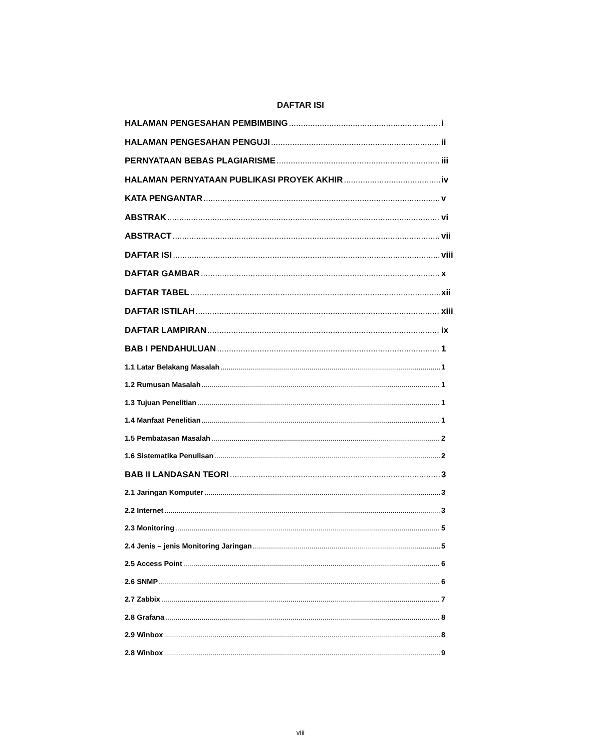DAFTAR ISI
HALAMAN PENGESAHAN PEMBIMBING i
HALAMAN PENGESAHAN PENGUJI ii
PERNYATAAN BEBAS PLAGIARISME iii
HALAMAN PERNYATAAN PUBLIKASI PROYEK AKHIR iv
KATA PENGANTAR v
ABSTRAK vi
ABSTRACT vii
DAFTAR ISI viii
DAFTAR GAMBAR x
DAFTAR TABEL xii
DAFTAR ISTILAH xiii
DAFTAR LAMPIRAN ix
BAB I PENDAHULUAN 1
1.1 Latar Belakang Masalah 1
1.2 Rumusan Masalah 1
1.3 Tujuan Penelitian 1
1.4 Manfaat Penelitian 1
1.5 Pembatasan Masalah 2
1.6 Sistematika Penulisan 2
BAB II LANDASAN TEORI 3
2.1 Jaringan Komputer 3
2.2 Internet 3
2.3 Monitoring 5
2.4 Jenis – jenis Monitoring Jaringan 5
2.5 Access Point 6
2.6 SNMP 6
2.7 Zabbix 7
2.8 Grafana 8
2.9 Winbox 8
2.8 Winbox 9
viii